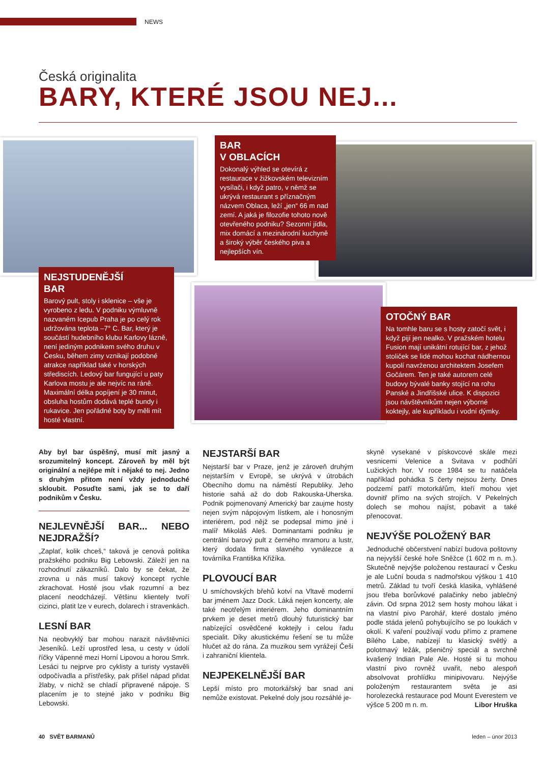NEWS
Česká originalita
BARY, KTERÉ JSOU NEJ...
BAR
V OBLACÍCH
Dokonalý výhled se otevírá z restaurace v žižkovském televizním vysílači, i když patro, v němž se ukrývá restaurant s příznačným názvem Oblaca, leží „jen“ 66 m nad zemí. A jaká je filozofie tohoto nově otevřeného podniku? Sezonní jídla, mix domácí a mezinárodní kuchyně a široký výběr českého piva a nejlepších vín.
NEJSTUDENĚJŠÍ
BAR
Barový pult, stoly i sklenice – vše je vyrobeno z ledu. V podniku výmluvně nazvaném Icepub Praha je po celý rok udržována teplota –7° C. Bar, který je součástí hudebního klubu Karlovy lázně, není jediným podnikem svého druhu v Česku, během zimy vznikají podobné atrakce například také v horských střediscích. Ledový bar fungující u paty Karlova mostu je ale nejvíc na ráně. Maximální délka popíjení je 30 minut, obsluha hostům dodává teplé bundy i rukavice. Jen pořádné boty by měli mít hosté vlastní.
OTOČNÝ BAR
Na tomhle baru se s hosty zatočí svět, i když pijí jen nealko. V pražském hotelu Fusion mají unikátní rotující bar, z jehož stoliček se lidé mohou kochat nádhernou kupolí navrženou architektem Josefem Gočárem. Ten je také autorem celé budovy bývalé banky stojící na rohu Panské a Jindřišské ulice. K dispozici jsou návštěvníkům nejen výborné koktejly, ale kupříkladu i vodní dýmky.
Aby byl bar úspěšný, musí mít jasný a srozumitelný koncept. Zároveň by měl být originální a nejlépe mít i nějaké to nej. Jedno s druhým přitom není vždy jednoduché skloubit. Posuďte sami, jak se to daří podnikům v Česku.
NEJLEVNĚJŠÍ BAR... NEBO NEJDRAŽŠÍ?
„Zaplať, kolik chceš,“ taková je cenová politika pražského podniku Big Lebowski. Záleží jen na rozhodnutí zákazníků. Dalo by se čekat, že zrovna u nás musí takový koncept rychle zkrachovat. Hosté jsou však rozumní a bez placení neodcházejí. Většinu klientely tvoří cizinci, platit lze v eurech, dolarech i stravenkách.
LESNÍ BAR
Na neobvyklý bar mohou narazit návštěvníci Jeseníků. Leží uprostřed lesa, u cesty v údolí říčky Vápenné mezi Horní Lipovou a horou Smrk. Lesáci tu nejprve pro cyklisty a turisty vystavěli odpočívadla a přístřešky, pak přišel nápad přidat žlaby, v nichž se chladí připravené nápoje. S placením je to stejné jako v podniku Big Lebowski.
NEJSTARŠÍ BAR
Nejstarší bar v Praze, jenž je zároveň druhým nejstarším v Evropě, se ukrývá v útrobách Obecního domu na náměstí Republiky. Jeho historie sahá až do dob Rakouska-Uherska. Podnik pojmenovaný Americký bar zaujme hosty nejen svým nápojovým lístkem, ale i honosným interiérem, pod nějž se podepsal mimo jiné i malíř Mikoláš Aleš. Dominantami podniku je centrální barový pult z černého mramoru a lustr, který dodala firma slavného vynálezce a továrníka Františka Křižíka.
PLOVOUCÍ BAR
U smíchovských břehů kotví na Vltavě moderní bar jménem Jazz Dock. Láká nejen koncerty, ale také neotřelým interiérem. Jeho dominantním prvkem je deset metrů dlouhý futuristický bar nabízející osvědčené koktejly i celou řadu specialit. Díky akustickému řešení se tu může hlučet až do rána. Za muzikou sem vyrážejí Češi i zahraniční klientela.
NEJPEKELNĚJŠÍ BAR
Lepší místo pro motorkářský bar snad ani nemůže existovat. Pekelné doly jsou rozsáhlé je-
skyně vysekané v pískovcové skále mezi vesnicemi Velenice a Svitava v podhůří Lužických hor. V roce 1984 se tu natáčela například pohádka S čerty nejsou žerty. Dnes podzemí patří motorkářům, kteří mohou vjet dovnitř přímo na svých strojích. V Pekelných dolech se mohou najíst, pobavit a také přenocovat.
NEJVÝŠE POLOŽENÝ BAR
Jednoduché občerstvení nabízí budova poštovny na nejvyšší české hoře Sněžce (1 602 m n. m.). Skutečně nejvýše položenou restaurací v Česku je ale Luční bouda s nadmořskou výškou 1 410 metrů. Základ tu tvoří česká klasika, vyhlášené jsou třeba borůvkové palačinky nebo jablečný závin. Od srpna 2012 sem hosty mohou lákat i na vlastní pivo Parohář, které dostalo jméno podle stáda jelenů pohybujícího se po loukách v okolí. K vaření používají vodu přímo z pramene Bílého Labe, nabízejí tu klasický světlý a polotmavý ležák, pšeničný speciál a svrchně kvašený Indian Pale Ale. Hosté si tu mohou vlastní pivo rovněž uvařit, nebo alespoň absolvovat prohlídku minipivovaru. Nejvýše položeným restaurantem světa je asi horolezecká restaurace pod Mount Everestem ve výšce 5 200 m n. m. Libor Hruška
40 SVĚT BARMANŮ leden – únor 2013